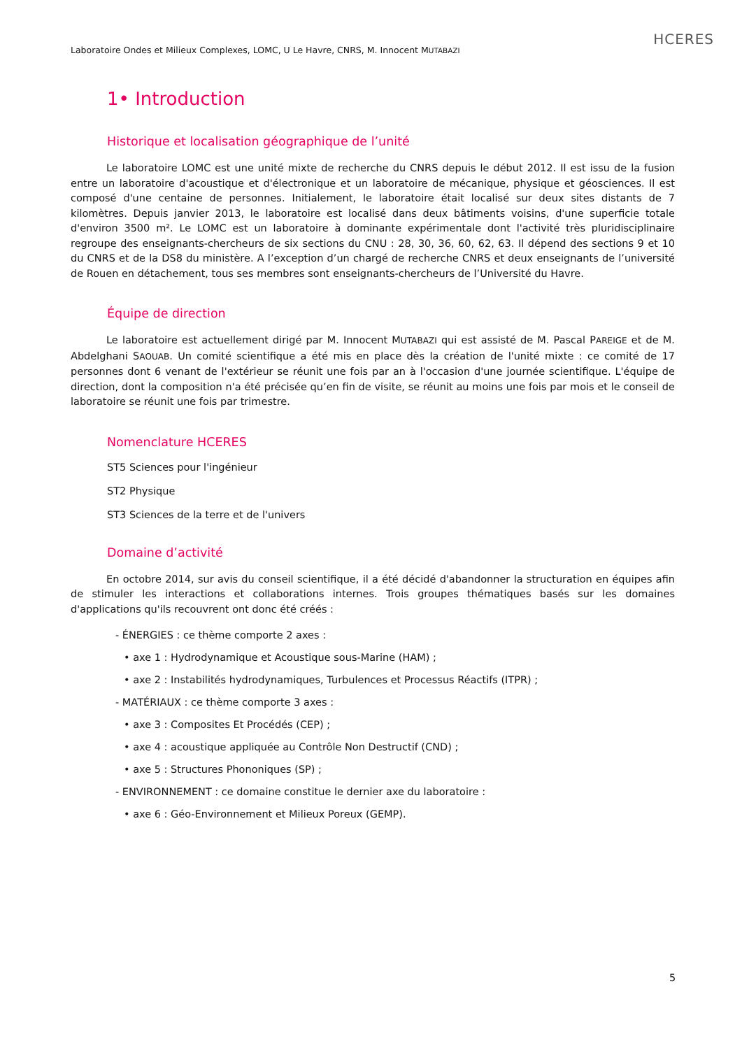Laboratoire Ondes et Milieux Complexes, LOMC, U Le Havre, CNRS, M. Innocent MUTABAZI
HCERES
1• Introduction
Historique et localisation géographique de l’unité
Le laboratoire LOMC est une unité mixte de recherche du CNRS depuis le début 2012. Il est issu de la fusion entre un laboratoire d'acoustique et d'électronique et un laboratoire de mécanique, physique et géosciences. Il est composé d'une centaine de personnes. Initialement, le laboratoire était localisé sur deux sites distants de 7 kilomètres. Depuis janvier 2013, le laboratoire est localisé dans deux bâtiments voisins, d'une superficie totale d'environ 3500 m². Le LOMC est un laboratoire à dominante expérimentale dont l'activité très pluridisciplinaire regroupe des enseignants-chercheurs de six sections du CNU : 28, 30, 36, 60, 62, 63. Il dépend des sections 9 et 10 du CNRS et de la DS8 du ministère. A l’exception d’un chargé de recherche CNRS et deux enseignants de l’université de Rouen en détachement, tous ses membres sont enseignants-chercheurs de l’Université du Havre.
Équipe de direction
Le laboratoire est actuellement dirigé par M. Innocent MUTABAZI qui est assisté de M. Pascal PAREIGE et de M. Abdelghani SAOUAB. Un comité scientifique a été mis en place dès la création de l'unité mixte : ce comité de 17 personnes dont 6 venant de l'extérieur se réunit une fois par an à l'occasion d'une journée scientifique. L'équipe de direction, dont la composition n'a été précisée qu’en fin de visite, se réunit au moins une fois par mois et le conseil de laboratoire se réunit une fois par trimestre.
Nomenclature HCERES
ST5 Sciences pour l'ingénieur
ST2 Physique
ST3 Sciences de la terre et de l'univers
Domaine d’activité
En octobre 2014, sur avis du conseil scientifique, il a été décidé d'abandonner la structuration en équipes afin de stimuler les interactions et collaborations internes. Trois groupes thématiques basés sur les domaines d'applications qu'ils recouvrent ont donc été créés :
- ÉNERGIES : ce thème comporte 2 axes :
• axe 1 : Hydrodynamique et Acoustique sous-Marine (HAM) ;
• axe 2 : Instabilités hydrodynamiques, Turbulences et Processus Réactifs (ITPR) ;
- MATÉRIAUX : ce thème comporte 3 axes :
• axe 3 : Composites Et Procédés (CEP) ;
• axe 4 : acoustique appliquée au Contrôle Non Destructif (CND) ;
• axe 5 : Structures Phononiques (SP) ;
- ENVIRONNEMENT : ce domaine constitue le dernier axe du laboratoire :
• axe 6 : Géo-Environnement et Milieux Poreux (GEMP).
5